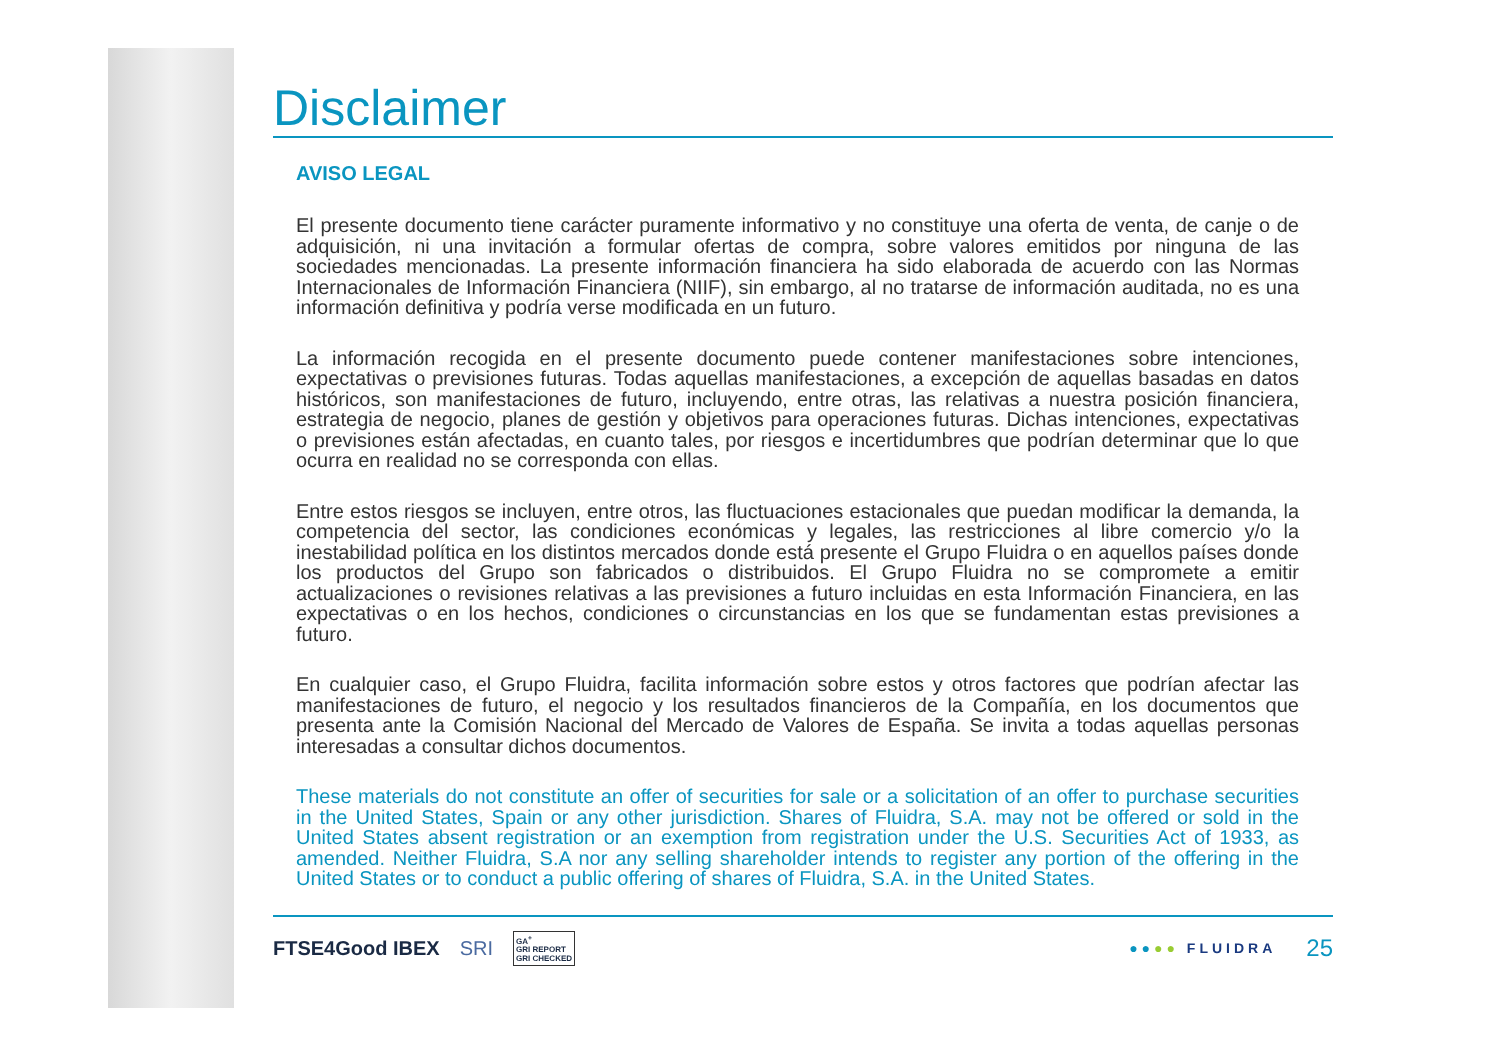Disclaimer
AVISO LEGAL
El presente documento tiene carácter puramente informativo y no constituye una oferta de venta, de canje o de adquisición, ni una invitación a formular ofertas de compra, sobre valores emitidos por ninguna de las sociedades mencionadas. La presente información financiera ha sido elaborada de acuerdo con las Normas Internacionales de Información Financiera (NIIF), sin embargo, al no tratarse de información auditada, no es una información definitiva y podría verse modificada en un futuro.
La información recogida en el presente documento puede contener manifestaciones sobre intenciones, expectativas o previsiones futuras. Todas aquellas manifestaciones, a excepción de aquellas basadas en datos históricos, son manifestaciones de futuro, incluyendo, entre otras, las relativas a nuestra posición financiera, estrategia de negocio, planes de gestión y objetivos para operaciones futuras. Dichas intenciones, expectativas o previsiones están afectadas, en cuanto tales, por riesgos e incertidumbres que podrían determinar que lo que ocurra en realidad no se corresponda con ellas.
Entre estos riesgos se incluyen, entre otros, las fluctuaciones estacionales que puedan modificar la demanda, la competencia del sector, las condiciones económicas y legales, las restricciones al libre comercio y/o la inestabilidad política en los distintos mercados donde está presente el Grupo Fluidra o en aquellos países donde los productos del Grupo son fabricados o distribuidos. El Grupo Fluidra no se compromete a emitir actualizaciones o revisiones relativas a las previsiones a futuro incluidas en esta Información Financiera, en las expectativas o en los hechos, condiciones o circunstancias en los que se fundamentan estas previsiones a futuro.
En cualquier caso, el Grupo Fluidra, facilita información sobre estos y otros factores que podrían afectar las manifestaciones de futuro, el negocio y los resultados financieros de la Compañía, en los documentos que presenta ante la Comisión Nacional del Mercado de Valores de España. Se invita a todas aquellas personas interesadas a consultar dichos documentos.
These materials do not constitute an offer of securities for sale or a solicitation of an offer to purchase securities in the United States, Spain or any other jurisdiction. Shares of Fluidra, S.A. may not be offered or sold in the United States absent registration or an exemption from registration under the U.S. Securities Act of 1933, as amended. Neither Fluidra, S.A nor any selling shareholder intends to register any portion of the offering in the United States or to conduct a public offering of shares of Fluidra, S.A. in the United States.
FTSE4Good IBEX SRI GA<sup>+</sup>
GRI REPORT
GRI CHECKED
●●●● FLUIDRA 25